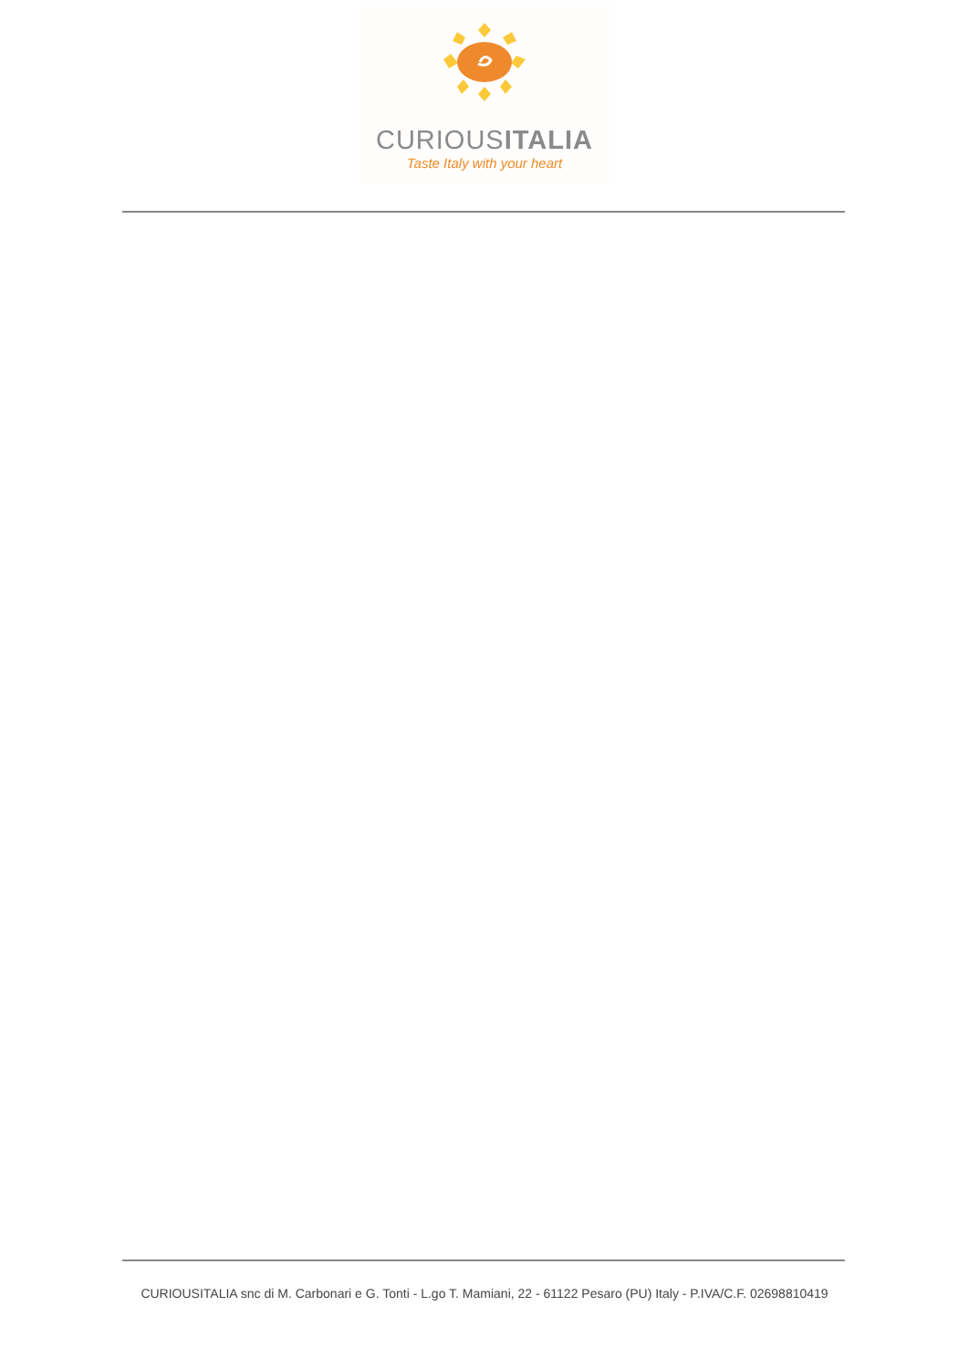CURIOUSITALIA
Taste Italy with your heart
CURIOUSITALIA snc di M. Carbonari e G. Tonti - L.go T. Mamiani, 22 - 61122 Pesaro (PU) Italy - P.IVA/C.F. 02698810419